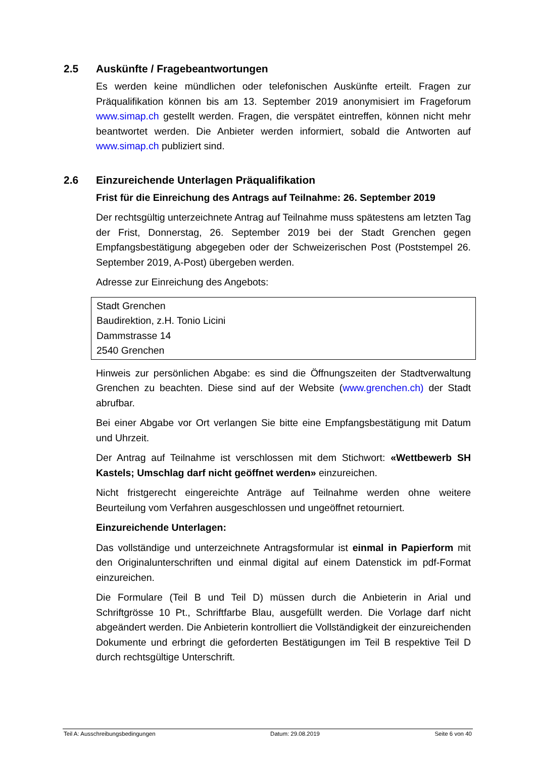2.5 Auskünfte / Fragebeantwortungen
Es werden keine mündlichen oder telefonischen Auskünfte erteilt. Fragen zur Präqualifikation können bis am 13. September 2019 anonymisiert im Frageforum www.simap.ch gestellt werden. Fragen, die verspätet eintreffen, können nicht mehr beantwortet werden. Die Anbieter werden informiert, sobald die Antworten auf www.simap.ch publiziert sind.
2.6 Einzureichende Unterlagen Präqualifikation
Frist für die Einreichung des Antrags auf Teilnahme: 26. September 2019
Der rechtsgültig unterzeichnete Antrag auf Teilnahme muss spätestens am letzten Tag der Frist, Donnerstag, 26. September 2019 bei der Stadt Grenchen gegen Empfangsbestätigung abgegeben oder der Schweizerischen Post (Poststempel 26. September 2019, A-Post) übergeben werden.
Adresse zur Einreichung des Angebots:
Stadt Grenchen
Baudirektion, z.H. Tonio Licini
Dammstrasse 14
2540 Grenchen
Hinweis zur persönlichen Abgabe: es sind die Öffnungszeiten der Stadtverwaltung Grenchen zu beachten. Diese sind auf der Website (www.grenchen.ch) der Stadt abrufbar.
Bei einer Abgabe vor Ort verlangen Sie bitte eine Empfangsbestätigung mit Datum und Uhrzeit.
Der Antrag auf Teilnahme ist verschlossen mit dem Stichwort: «Wettbewerb SH Kastels; Umschlag darf nicht geöffnet werden» einzureichen.
Nicht fristgerecht eingereichte Anträge auf Teilnahme werden ohne weitere Beurteilung vom Verfahren ausgeschlossen und ungeöffnet retourniert.
Einzureichende Unterlagen:
Das vollständige und unterzeichnete Antragsformular ist einmal in Papierform mit den Originalunterschriften und einmal digital auf einem Datenstick im pdf-Format einzureichen.
Die Formulare (Teil B und Teil D) müssen durch die Anbieterin in Arial und Schriftgrösse 10 Pt., Schriftfarbe Blau, ausgefüllt werden. Die Vorlage darf nicht abgeändert werden. Die Anbieterin kontrolliert die Vollständigkeit der einzureichenden Dokumente und erbringt die geforderten Bestätigungen im Teil B respektive Teil D durch rechtsgültige Unterschrift.
Teil A: Ausschreibungsbedingungen Datum: 29.08.2019 Seite 6 von 40